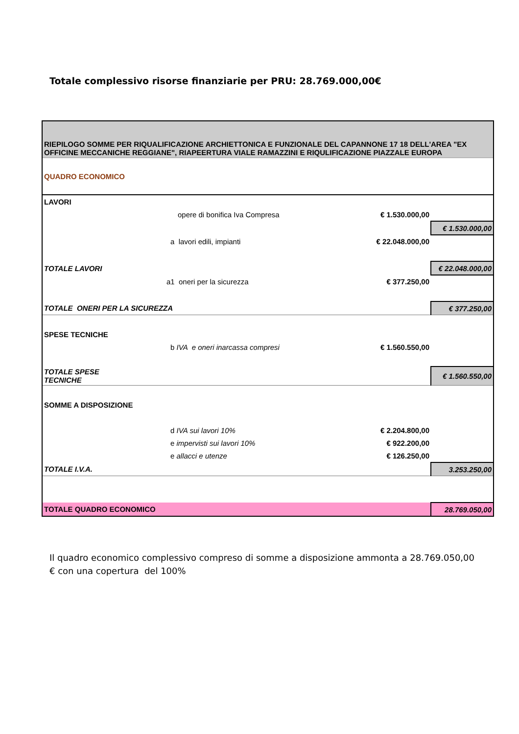Totale complessivo risorse finanziarie per PRU: 28.769.000,00€
| RIEPILOGO SOMME PER RIQUALIFICAZIONE ARCHIETTONICA E FUNZIONALE DEL CAPANNONE 17 18 DELL'AREA "EX OFFICINE MECCANICHE REGGIANE", RIAPEERTURA VIALE RAMAZZINI E RIQULIFICAZIONE PIAZZALE EUROPA | | | |
| QUADRO ECONOMICO | | | |
| LAVORI | | | |
| | opere di bonifica Iva Compresa | € 1.530.000,00 | |
| | | | € 1.530.000,00 |
| | a lavori edili, impianti | € 22.048.000,00 | |
| TOTALE LAVORI | | | € 22.048.000,00 |
| | a1 oneri per la sicurezza | € 377.250,00 | |
| TOTALE ONERI PER LA SICUREZZA | | | € 377.250,00 |
| SPESE TECNICHE | | | |
| | b IVA e oneri inarcassa compresi | € 1.560.550,00 | |
| TOTALE SPESE TECNICHE | | | € 1.560.550,00 |
| SOMME A DISPOSIZIONE | | | |
| | d IVA sui lavori 10% | € 2.204.800,00 | |
| | e impervisti sui lavori 10% | € 922.200,00 | |
| | e allacci e utenze | € 126.250,00 | |
| TOTALE I.V.A. | | | 3.253.250,00 |
| TOTALE QUADRO ECONOMICO | | | 28.769.050,00 |
Il quadro economico complessivo compreso di somme a disposizione ammonta a 28.769.050,00 € con una copertura del 100%